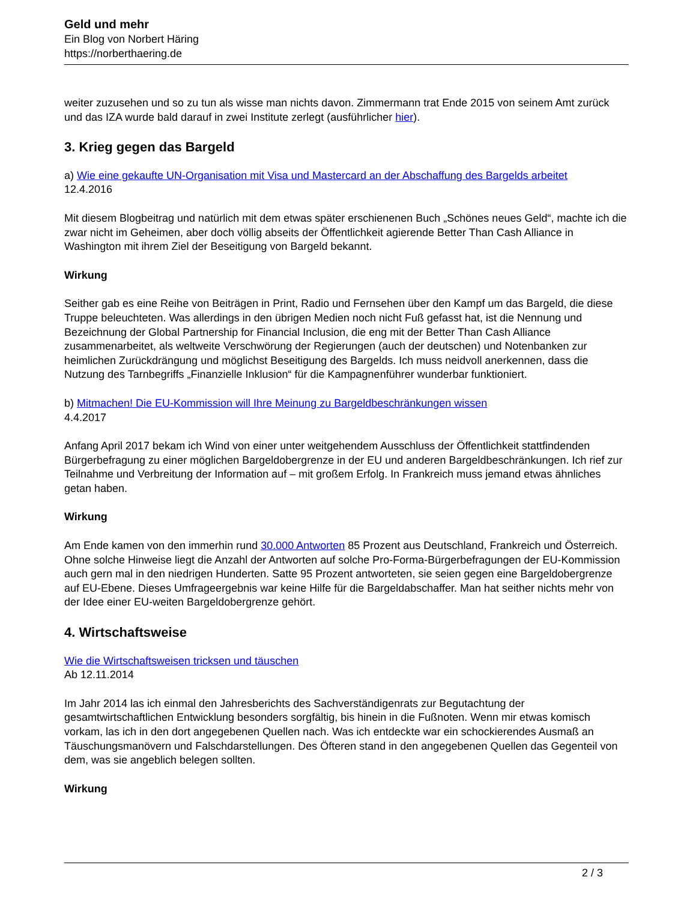Geld und mehr
Ein Blog von Norbert Häring
https://norberthaering.de
weiter zuzusehen und so zu tun als wisse man nichts davon. Zimmermann trat Ende 2015 von seinem Amt zurück und das IZA wurde bald darauf in zwei Institute zerlegt (ausführlicher hier).
3. Krieg gegen das Bargeld
a) Wie eine gekaufte UN-Organisation mit Visa und Mastercard an der Abschaffung des Bargelds arbeitet
12.4.2016
Mit diesem Blogbeitrag und natürlich mit dem etwas später erschienenen Buch „Schönes neues Geld“, machte ich die zwar nicht im Geheimen, aber doch völlig abseits der Öffentlichkeit agierende Better Than Cash Alliance in Washington mit ihrem Ziel der Beseitigung von Bargeld bekannt.
Wirkung
Seither gab es eine Reihe von Beiträgen in Print, Radio und Fernsehen über den Kampf um das Bargeld, die diese Truppe beleuchteten. Was allerdings in den übrigen Medien noch nicht Fuß gefasst hat, ist die Nennung und Bezeichnung der Global Partnership for Financial Inclusion, die eng mit der Better Than Cash Alliance zusammenarbeitet, als weltweite Verschwörung der Regierungen (auch der deutschen) und Notenbanken zur heimlichen Zurückdrängung und möglichst Beseitigung des Bargelds. Ich muss neidvoll anerkennen, dass die Nutzung des Tarnbegriffs „Finanzielle Inklusion“ für die Kampagnenführer wunderbar funktioniert.
b) Mitmachen! Die EU-Kommission will Ihre Meinung zu Bargeldbeschränkungen wissen
4.4.2017
Anfang April 2017 bekam ich Wind von einer unter weitgehendem Ausschluss der Öffentlichkeit stattfindenden Bürgerbefragung zu einer möglichen Bargeldobergrenze in der EU und anderen Bargeldbeschränkungen. Ich rief zur Teilnahme und Verbreitung der Information auf – mit großem Erfolg. In Frankreich muss jemand etwas ähnliches getan haben.
Wirkung
Am Ende kamen von den immerhin rund 30.000 Antworten 85 Prozent aus Deutschland, Frankreich und Österreich. Ohne solche Hinweise liegt die Anzahl der Antworten auf solche Pro-Forma-Bürgerbefragungen der EU-Kommission auch gern mal in den niedrigen Hunderten. Satte 95 Prozent antworteten, sie seien gegen eine Bargeldobergrenze auf EU-Ebene. Dieses Umfrageergebnis war keine Hilfe für die Bargeldabschaffer. Man hat seither nichts mehr von der Idee einer EU-weiten Bargeldobergrenze gehört.
4. Wirtschaftsweise
Wie die Wirtschaftsweisen tricksen und täuschen
Ab 12.11.2014
Im Jahr 2014 las ich einmal den Jahresberichts des Sachverständigenrats zur Begutachtung der gesamtwirtschaftlichen Entwicklung besonders sorgfältig, bis hinein in die Fußnoten. Wenn mir etwas komisch vorkam, las ich in den dort angegebenen Quellen nach. Was ich entdeckte war ein schockierendes Ausmaß an Täuschungsmanövern und Falschdarstellungen. Des Öfteren stand in den angegebenen Quellen das Gegenteil von dem, was sie angeblich belegen sollten.
Wirkung
2 / 3